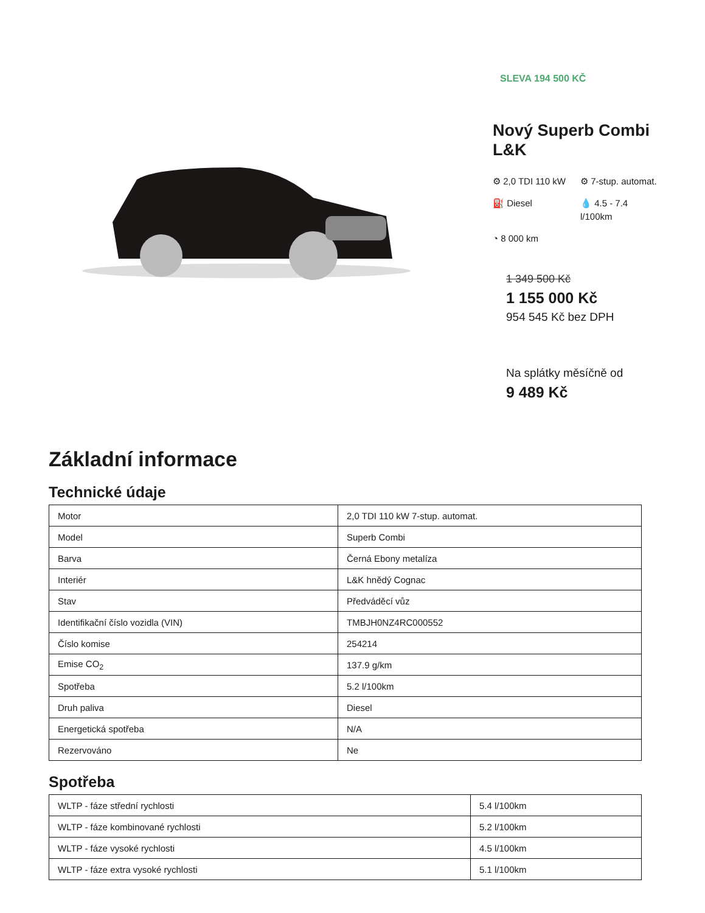SLEVA 194 500 KČ
Nový Superb Combi L&K
⚙ 2,0 TDI 110 kW
⚙ 7-stup. automat.
⛽ Diesel
💧 4.5 - 7.4 l/100km
◔ 8 000 km
1 349 500 Kč
1 155 000 Kč
954 545 Kč bez DPH
Na splátky měsíčně od
9 489 Kč
Základní informace
Technické údaje
| Motor | 2,0 TDI 110 kW 7-stup. automat. |
| Model | Superb Combi |
| Barva | Černá Ebony metalíza |
| Interiér | L&K hnědý Cognac |
| Stav | Předváděcí vůz |
| Identifikační číslo vozidla (VIN) | TMBJH0NZ4RC000552 |
| Číslo komise | 254214 |
| Emise CO<sub>2</sub> | 137.9 g/km |
| Spotřeba | 5.2 l/100km |
| Druh paliva | Diesel |
| Energetická spotřeba | N/A |
| Rezervováno | Ne |
Spotřeba
| WLTP - fáze střední rychlosti | 5.4 l/100km |
| WLTP - fáze kombinované rychlosti | 5.2 l/100km |
| WLTP - fáze vysoké rychlosti | 4.5 l/100km |
| WLTP - fáze extra vysoké rychlosti | 5.1 l/100km |